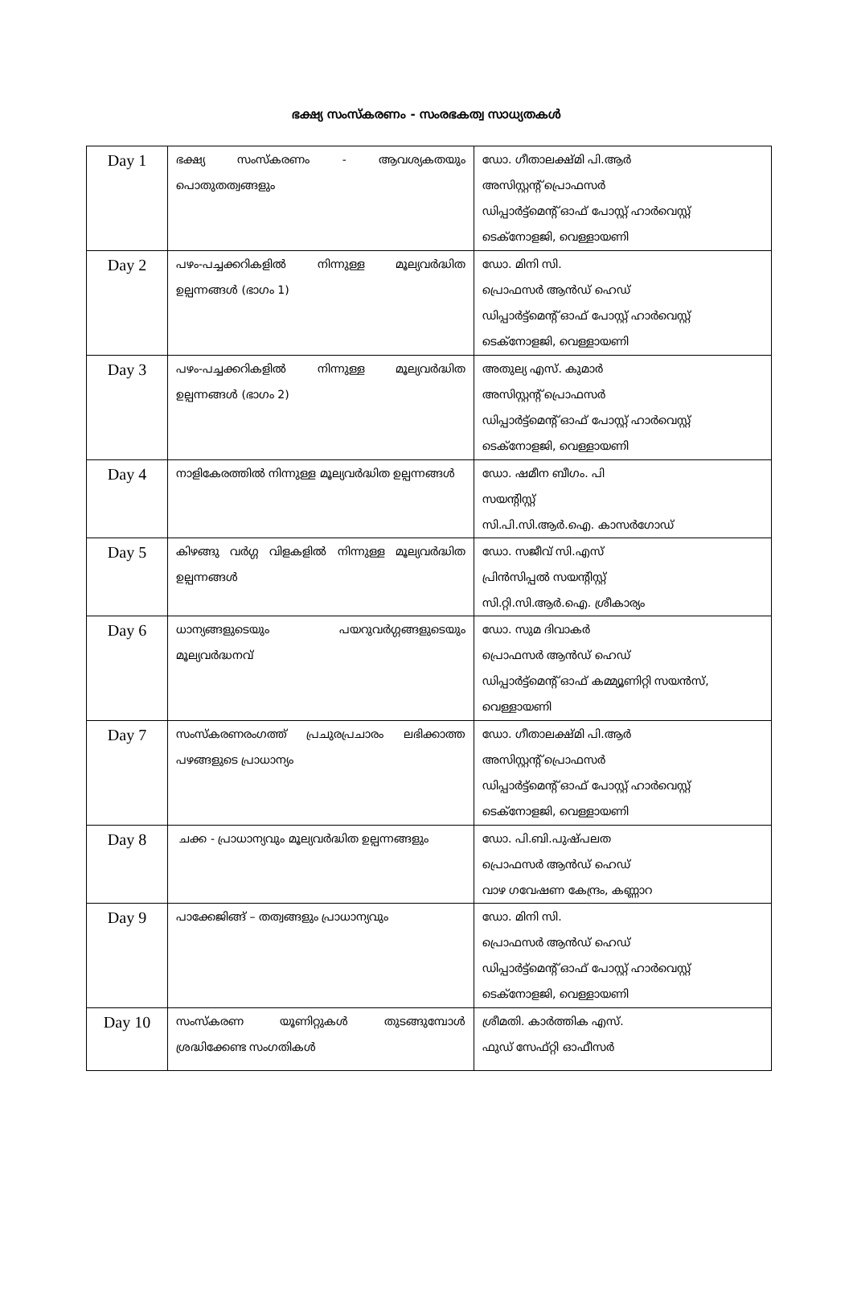ഭക്ഷ്യ സംസ്കരണം - സംരഭകത്വ സാധ്യതകൾ
| Day 1 | ഭക്ഷ്യ സംസ്കരണം - ആവശ്യകതയും പൊതുതത്വങ്ങളും | ഡോ. ഗീതാലക്ഷ്മി പി.ആർ അസിസ്റ്റന്റ് പ്രൊഫസർ ഡിപ്പാർട്ട്മെന്റ് ഓഫ് പോസ്റ്റ് ഹാർവെസ്റ്റ് ടെക്നോളജി, വെള്ളായണി |
| Day 2 | പഴം-പച്ചക്കറികളിൽ നിന്നുള്ള മൂല്യവർദ്ധിത ഉല്പന്നങ്ങൾ (ഭാഗം 1) | ഡോ. മിനി സി. പ്രൊഫസർ ആൻഡ് ഹെഡ് ഡിപ്പാർട്ട്മെന്റ് ഓഫ് പോസ്റ്റ് ഹാർവെസ്റ്റ് ടെക്നോളജി, വെള്ളായണി |
| Day 3 | പഴം-പച്ചക്കറികളിൽ നിന്നുള്ള മൂല്യവർദ്ധിത ഉല്പന്നങ്ങൾ (ഭാഗം 2) | അതുല്യ എസ്. കുമാർ അസിസ്റ്റന്റ് പ്രൊഫസർ ഡിപ്പാർട്ട്മെന്റ് ഓഫ് പോസ്റ്റ് ഹാർവെസ്റ്റ് ടെക്നോളജി, വെള്ളായണി |
| Day 4 | നാളികേരത്തിൽ നിന്നുള്ള മൂല്യവർദ്ധിത ഉല്പന്നങ്ങൾ | ഡോ. ഷമീന ബീഗം. പി സയന്റിസ്റ്റ് സി.പി.സി.ആർ.ഐ. കാസർഗോഡ് |
| Day 5 | കിഴങ്ങു വർഗ്ഗ വിളകളിൽ നിന്നുള്ള മൂല്യവർദ്ധിത ഉല്പന്നങ്ങൾ | ഡോ. സജീവ് സി.എസ് പ്രിൻസിപ്പൽ സയന്റിസ്റ്റ് സി.റ്റി.സി.ആർ.ഐ. ശ്രീകാര്യം |
| Day 6 | ധാന്യങ്ങളുടെയും പയറുവർഗ്ഗങ്ങളുടെയും മൂല്യവർദ്ധനവ് | ഡോ. സുമ ദിവാകർ പ്രൊഫസർ ആൻഡ് ഹെഡ് ഡിപ്പാർട്ട്മെന്റ് ഓഫ് കമ്മ്യൂണിറ്റി സയൻസ്, വെള്ളായണി |
| Day 7 | സംസ്കരണരംഗത്ത് പ്രചുരപ്രചാരം ലഭിക്കാത്ത പഴങ്ങളുടെ പ്രാധാന്യം | ഡോ. ഗീതാലക്ഷ്മി പി.ആർ അസിസ്റ്റന്റ് പ്രൊഫസർ ഡിപ്പാർട്ട്മെന്റ് ഓഫ് പോസ്റ്റ് ഹാർവെസ്റ്റ് ടെക്നോളജി, വെള്ളായണി |
| Day 8 | ചക്ക - പ്രാധാന്യവും മൂല്യവർദ്ധിത ഉല്പന്നങ്ങളും | ഡോ. പി.ബി.പുഷ്പലത പ്രൊഫസർ ആൻഡ് ഹെഡ് വാഴ ഗവേഷണ കേന്ദ്രം, കണ്ണാറ |
| Day 9 | പാക്കേജിങ്ങ് – തത്വങ്ങളും പ്രാധാന്യവും | ഡോ. മിനി സി. പ്രൊഫസർ ആൻഡ് ഹെഡ് ഡിപ്പാർട്ട്മെന്റ് ഓഫ് പോസ്റ്റ് ഹാർവെസ്റ്റ് ടെക്നോളജി, വെള്ളായണി |
| Day 10 | സംസ്കരണ യൂണിറ്റുകൾ തുടങ്ങുമ്പോൾ ശ്രദ്ധിക്കേണ്ട സംഗതികൾ | ശ്രീമതി. കാർത്തിക എസ്. ഫുഡ് സേഫ്റ്റി ഓഫീസർ |